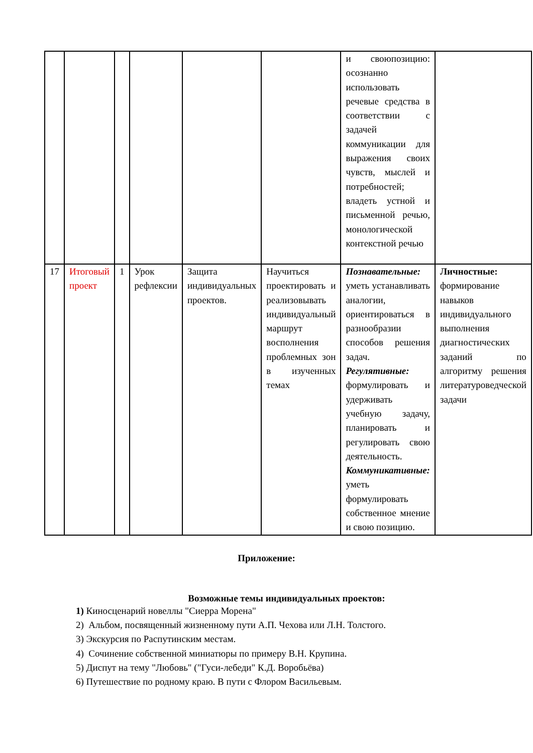| | | | | | | и своюпозицию: осознанно использовать речевые средства в соответствии с задачей коммуникации для выражения своих чувств, мыслей и потребностей; владеть устной и письменной речью, монологической контекстной речью | |
| 17 | Итоговый проект | 1 | Урок рефлексии | Защита индивидуальных проектов. | Научиться проектировать и реализовывать индивидуальный маршрут восполнения проблемных зон в изученных темах | Познавательные: уметь устанавливать аналогии, ориентироваться в разнообразии способов решения задач. Регулятивные: формулировать и удерживать учебную задачу, планировать и регулировать свою деятельность. Коммуникативные: уметь формулировать собственное мнение и свою позицию. | Личностные: формирование навыков индивидуального выполнения диагностических заданий по алгоритму решения литературоведческой задачи |
Приложение:
Возможные темы индивидуальных проектов:
1) Киносценарий новеллы "Сиерра Морена"
2) Альбом, посвященный жизненному пути А.П. Чехова или Л.Н. Толстого.
3) Экскурсия по Распутинским местам.
4) Сочинение собственной миниатюры по примеру В.Н. Крупина.
5) Диспут на тему "Любовь" ("Гуси-лебеди" К.Д. Воробьёва)
6) Путешествие по родному краю. В пути с Флором Васильевым.